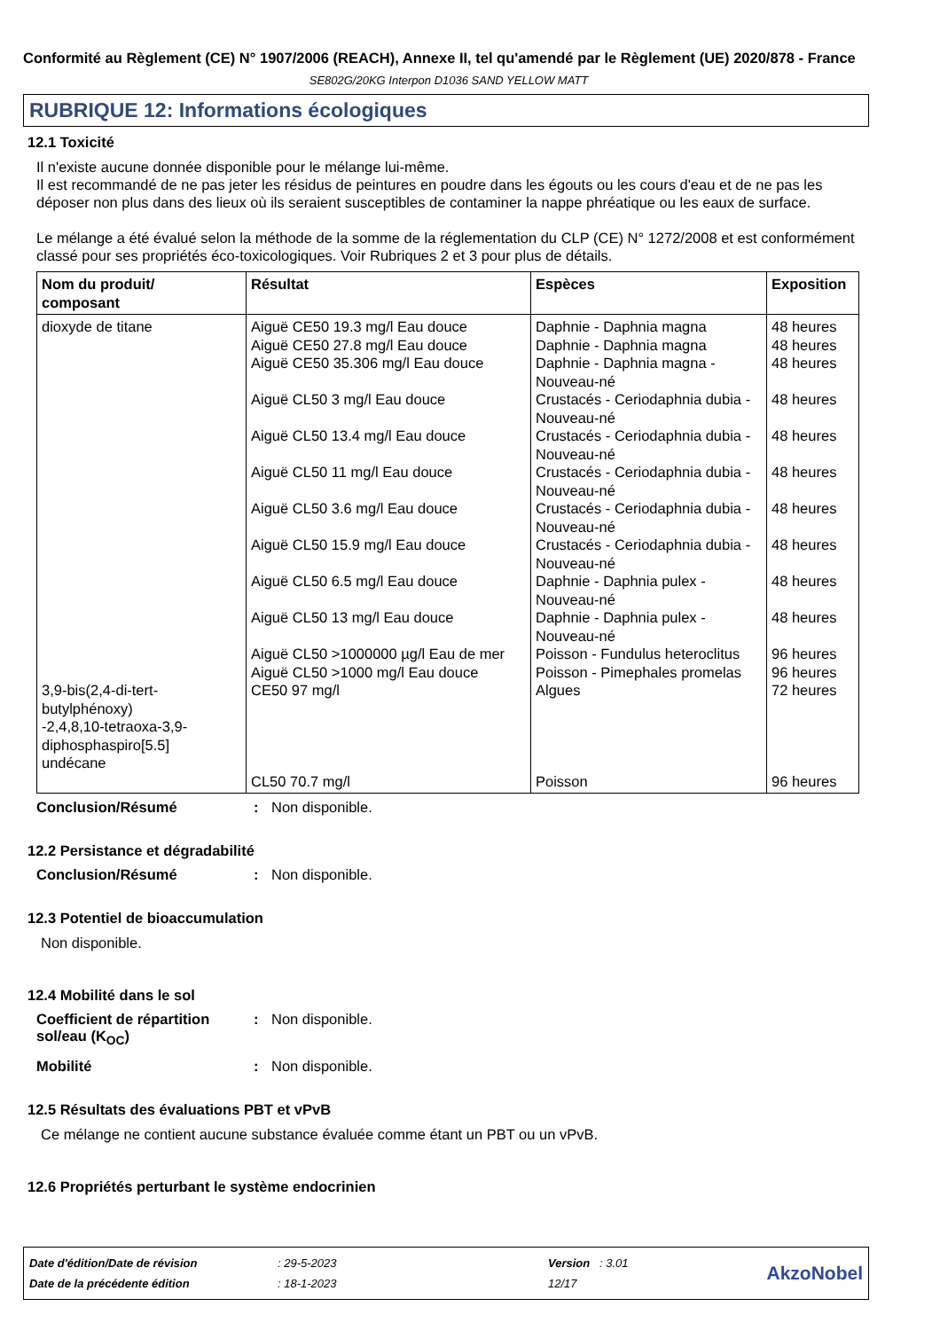Conformité au Règlement (CE) N° 1907/2006 (REACH), Annexe II, tel qu'amendé par le Règlement (UE) 2020/878 - France
SE802G/20KG Interpon D1036 SAND YELLOW MATT
RUBRIQUE 12: Informations écologiques
12.1 Toxicité
Il n'existe aucune donnée disponible pour le mélange lui-même.
Il est recommandé de ne pas jeter les résidus de peintures en poudre dans les égouts ou les cours d'eau et de ne pas les déposer non plus dans des lieux où ils seraient susceptibles de contaminer la nappe phréatique ou les eaux de surface.
Le mélange a été évalué selon la méthode de la somme de la réglementation du CLP (CE) N° 1272/2008 et est conformément classé pour ses propriétés éco-toxicologiques. Voir Rubriques 2 et 3 pour plus de détails.
| Nom du produit/ composant | Résultat | Espèces | Exposition |
| --- | --- | --- | --- |
| dioxyde de titane 3,9-bis(2,4-di-tert-butylphénoxy) -2,4,8,10-tetraoxa-3,9-diphosphaspiro[5.5] undécane | Aiguë CE50 19.3 mg/l Eau douce Aiguë CE50 27.8 mg/l Eau douce Aiguë CE50 35.306 mg/l Eau douce Aiguë CL50 3 mg/l Eau douce Aiguë CL50 13.4 mg/l Eau douce Aiguë CL50 11 mg/l Eau douce Aiguë CL50 3.6 mg/l Eau douce Aiguë CL50 15.9 mg/l Eau douce Aiguë CL50 6.5 mg/l Eau douce Aiguë CL50 13 mg/l Eau douce Aiguë CL50 >1000000 µg/l Eau de mer Aiguë CL50 >1000 mg/l Eau douce CE50 97 mg/l CL50 70.7 mg/l | Daphnie - Daphnia magna Daphnie - Daphnia magna Daphnie - Daphnia magna - Nouveau-né Crustacés - Ceriodaphnia dubia - Nouveau-né Crustacés - Ceriodaphnia dubia - Nouveau-né Crustacés - Ceriodaphnia dubia - Nouveau-né Crustacés - Ceriodaphnia dubia - Nouveau-né Crustacés - Ceriodaphnia dubia - Nouveau-né Daphnie - Daphnia pulex - Nouveau-né Daphnie - Daphnia pulex - Nouveau-né Poisson - Fundulus heteroclitus Poisson - Pimephales promelas Algues Poisson | 48 heures 48 heures 48 heures 48 heures 48 heures 48 heures 48 heures 48 heures 48 heures 48 heures 96 heures 96 heures 72 heures 96 heures |
Conclusion/Résumé : Non disponible.
12.2 Persistance et dégradabilité
Conclusion/Résumé : Non disponible.
12.3 Potentiel de bioaccumulation
Non disponible.
12.4 Mobilité dans le sol
Coefficient de répartition sol/eau (K<sub>OC</sub>)
: Non disponible.
Mobilité : Non disponible.
12.5 Résultats des évaluations PBT et vPvB
Ce mélange ne contient aucune substance évaluée comme étant un PBT ou un vPvB.
12.6 Propriétés perturbant le système endocrinien
| Date d'édition/Date de révision | : 29-5-2023 | Version : 3.01 | AkzoNobel |
| Date de la précédente édition | : 18-1-2023 | 12/17 | |